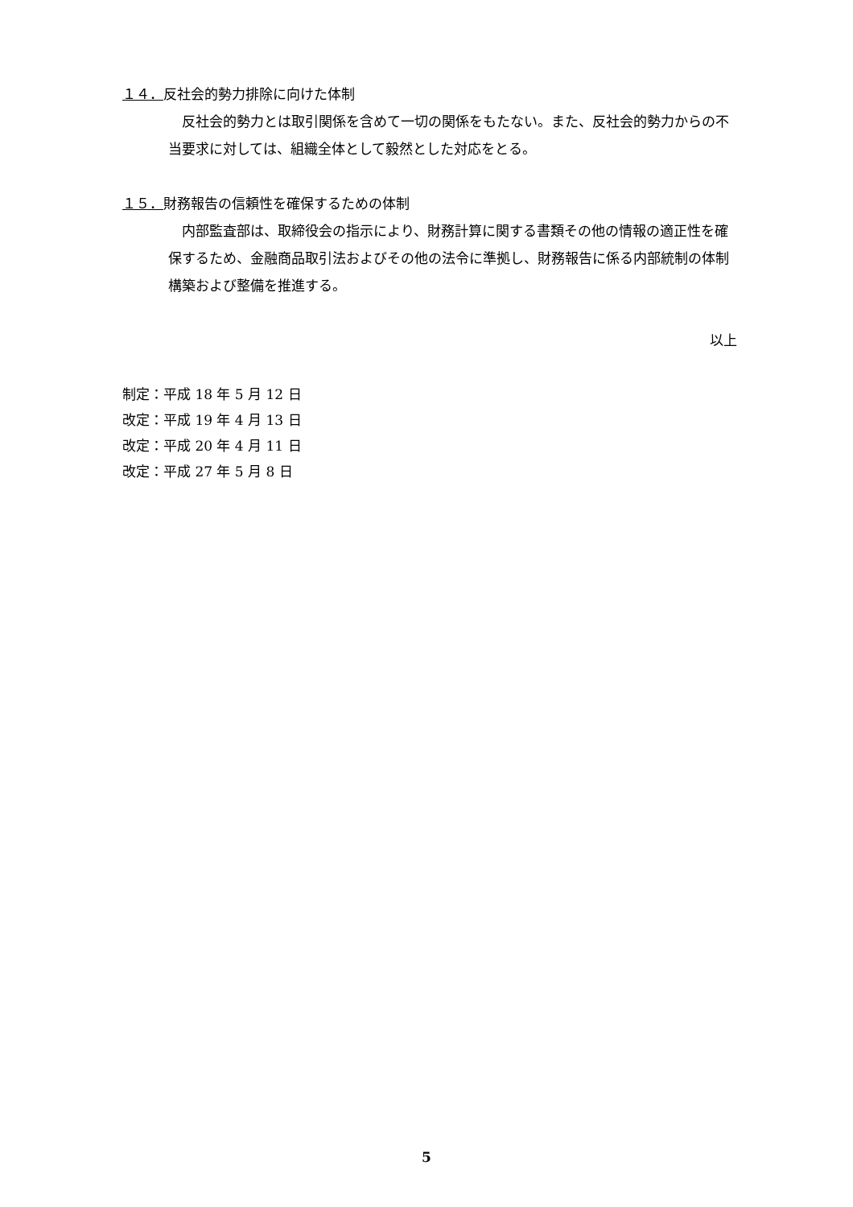１４．反社会的勢力排除に向けた体制
反社会的勢力とは取引関係を含めて一切の関係をもたない。また、反社会的勢力からの不当要求に対しては、組織全体として毅然とした対応をとる。
１５．財務報告の信頼性を確保するための体制
内部監査部は、取締役会の指示により、財務計算に関する書類その他の情報の適正性を確保するため、金融商品取引法およびその他の法令に準拠し、財務報告に係る内部統制の体制構築および整備を推進する。
以上
制定：平成 18 年 5 月 12 日
改定：平成 19 年 4 月 13 日
改定：平成 20 年 4 月 11 日
改定：平成 27 年 5 月 8 日
5